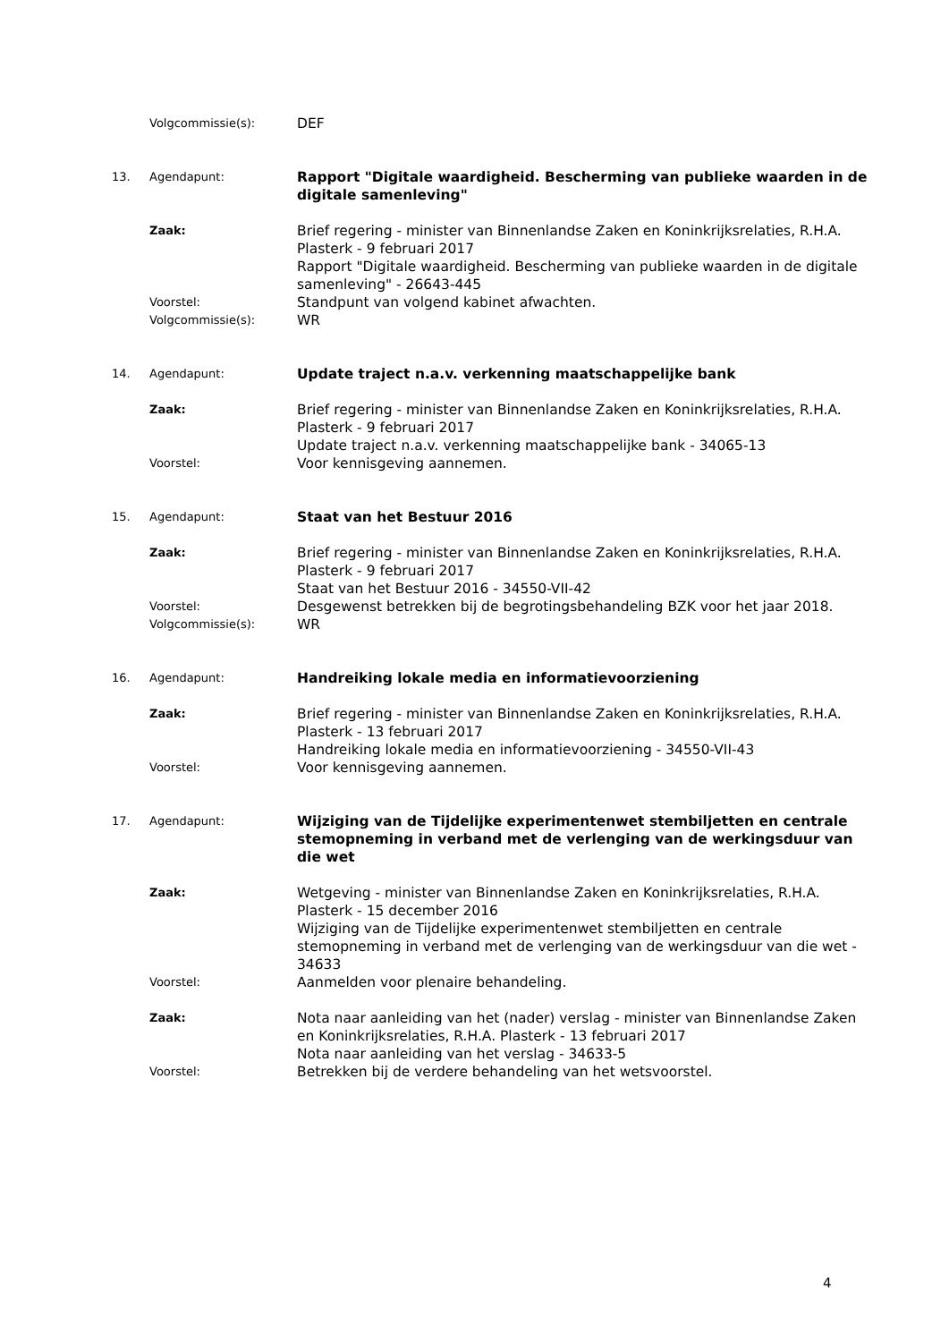Volgcommissie(s):
DEF
13. Agendapunt:
Rapport "Digitale waardigheid. Bescherming van publieke waarden in de digitale samenleving"
Zaak:
Brief regering - minister van Binnenlandse Zaken en Koninkrijksrelaties, R.H.A. Plasterk - 9 februari 2017
Rapport "Digitale waardigheid. Bescherming van publieke waarden in de digitale samenleving" - 26643-445
Voorstel:
Standpunt van volgend kabinet afwachten.
Volgcommissie(s):
WR
14. Agendapunt:
Update traject n.a.v. verkenning maatschappelijke bank
Zaak:
Brief regering - minister van Binnenlandse Zaken en Koninkrijksrelaties, R.H.A. Plasterk - 9 februari 2017
Update traject n.a.v. verkenning maatschappelijke bank - 34065-13
Voorstel:
Voor kennisgeving aannemen.
15. Agendapunt:
Staat van het Bestuur 2016
Zaak:
Brief regering - minister van Binnenlandse Zaken en Koninkrijksrelaties, R.H.A. Plasterk - 9 februari 2017
Staat van het Bestuur 2016 - 34550-VII-42
Voorstel:
Desgewenst betrekken bij de begrotingsbehandeling BZK voor het jaar 2018.
Volgcommissie(s):
WR
16. Agendapunt:
Handreiking lokale media en informatievoorziening
Zaak:
Brief regering - minister van Binnenlandse Zaken en Koninkrijksrelaties, R.H.A. Plasterk - 13 februari 2017
Handreiking lokale media en informatievoorziening - 34550-VII-43
Voorstel:
Voor kennisgeving aannemen.
17. Agendapunt:
Wijziging van de Tijdelijke experimentenwet stembiljetten en centrale stemopneming in verband met de verlenging van de werkingsduur van die wet
Zaak:
Wetgeving - minister van Binnenlandse Zaken en Koninkrijksrelaties, R.H.A. Plasterk - 15 december 2016
Wijziging van de Tijdelijke experimentenwet stembiljetten en centrale stemopneming in verband met de verlenging van de werkingsduur van die wet - 34633
Voorstel:
Aanmelden voor plenaire behandeling.
Zaak:
Nota naar aanleiding van het (nader) verslag - minister van Binnenlandse Zaken en Koninkrijksrelaties, R.H.A. Plasterk - 13 februari 2017
Nota naar aanleiding van het verslag - 34633-5
Voorstel:
Betrekken bij de verdere behandeling van het wetsvoorstel.
4